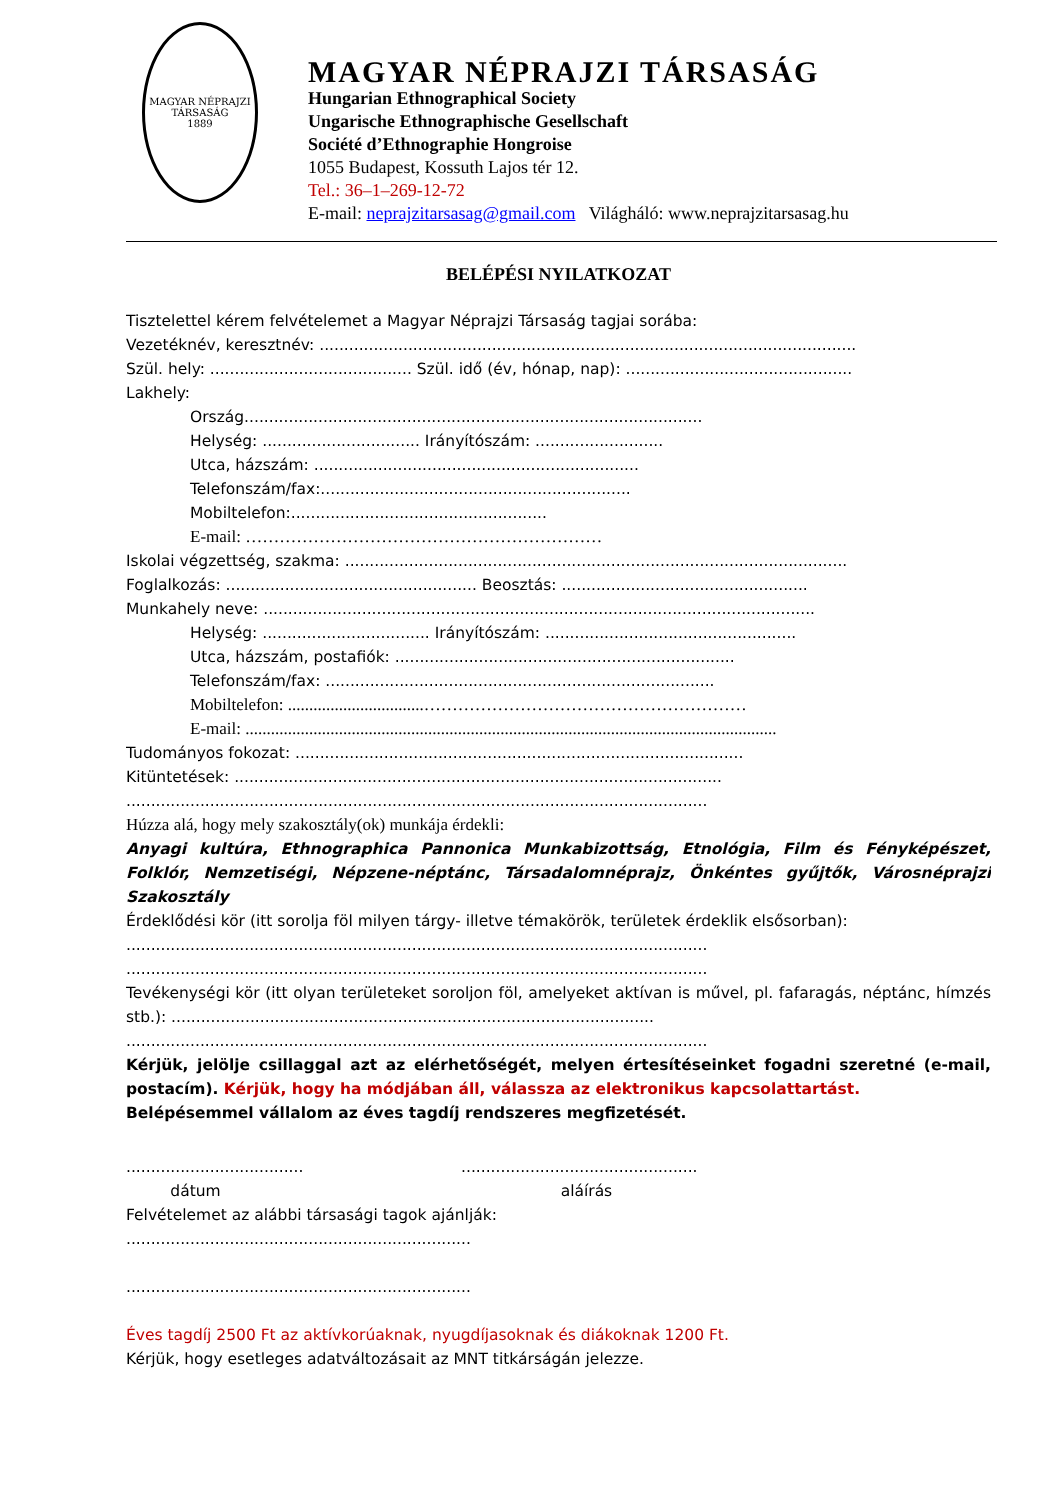MAGYAR NÉPRAJZI TÁRSASÁG
1889
MAGYAR NÉPRAJZI TÁRSASÁG
Hungarian Ethnographical Society
Ungarische Ethnographische Gesellschaft
Société d’Ethnographie Hongroise
1055 Budapest, Kossuth Lajos tér 12.
Tel.: 36–1–269-12-72
E-mail: neprajzitarsasag@gmail.com Világháló: www.neprajzitarsasag.hu
BELÉPÉSI NYILATKOZAT
Tisztelettel kérem felvételemet a Magyar Néprajzi Társaság tagjai sorába:
Vezetéknév, keresztnév: .............................................................................................................
Szül. hely: ......................................... Szül. idő (év, hónap, nap): ..............................................
Lakhely:
Ország.............................................................................................
Helység: ................................ Irányítószám: ..........................
Utca, házszám: ..................................................................
Telefonszám/fax:...............................................................
Mobiltelefon:....................................................
E-mail: ………………………………………………………
Iskolai végzettség, szakma: ......................................................................................................
Foglalkozás: ................................................... Beosztás: ..................................................
Munkahely neve: ................................................................................................................
Helység: .................................. Irányítószám: ...................................................
Utca, házszám, postafiók: .....................................................................
Telefonszám/fax: ...............................................................................
Mobiltelefon: ................................…………………………………………………
E-mail: .............................................................................................................................
Tudományos fokozat: ...........................................................................................
Kitüntetések: ...................................................................................................
......................................................................................................................
Húzza alá, hogy mely szakosztály(ok) munkája érdekli:
Anyagi kultúra, Ethnographica Pannonica Munkabizottság, Etnológia, Film és Fényképészet, Folklór, Nemzetiségi, Népzene-néptánc, Társadalomnéprajz, Önkéntes gyűjtők, Városnéprajzi Szakosztály
Érdeklődési kör (itt sorolja föl milyen tárgy- illetve témakörök, területek érdeklik elsősorban):
......................................................................................................................
......................................................................................................................
Tevékenységi kör (itt olyan területeket soroljon föl, amelyeket aktívan is művel, pl. fafaragás, néptánc, hímzés stb.): ..................................................................................................
......................................................................................................................
Kérjük, jelölje csillaggal azt az elérhetőségét, melyen értesítéseinket fogadni szeretné (e-mail, postacím). Kérjük, hogy ha módjában áll, válassza az elektronikus kapcsolattartást.
Belépésemmel vállalom az éves tagdíj rendszeres megfizetését.
.................................... ................................................
dátum aláírás
Felvételemet az alábbi társasági tagok ajánlják:
......................................................................
......................................................................
Éves tagdíj 2500 Ft az aktívkorúaknak, nyugdíjasoknak és diákoknak 1200 Ft.
Kérjük, hogy esetleges adatváltozásait az MNT titkárságán jelezze.